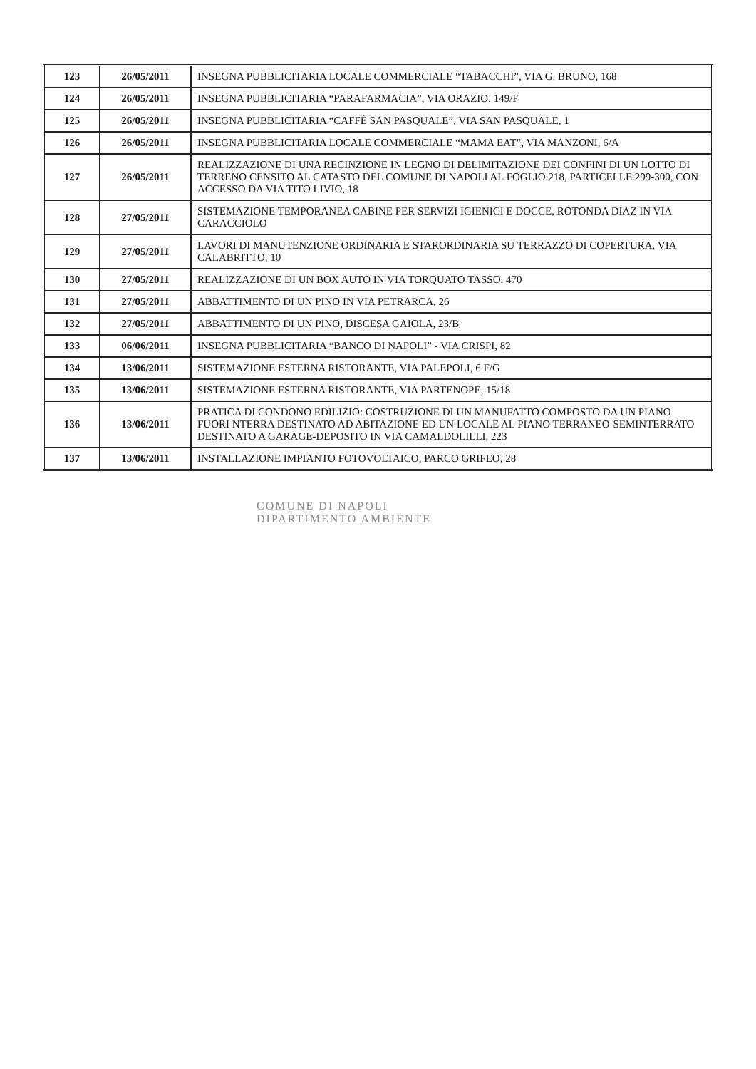| 123 | 26/05/2011 | INSEGNA PUBBLICITARIA LOCALE COMMERCIALE “TABACCHI”, VIA G. BRUNO, 168 |
| 124 | 26/05/2011 | INSEGNA PUBBLICITARIA “PARAFARMACIA”, VIA ORAZIO, 149/F |
| 125 | 26/05/2011 | INSEGNA PUBBLICITARIA “CAFFÈ SAN PASQUALE”, VIA SAN PASQUALE, 1 |
| 126 | 26/05/2011 | INSEGNA PUBBLICITARIA LOCALE COMMERCIALE “MAMA EAT”, VIA MANZONI, 6/A |
| 127 | 26/05/2011 | REALIZZAZIONE DI UNA RECINZIONE IN LEGNO DI DELIMITAZIONE DEI CONFINI DI UN LOTTO DI TERRENO CENSITO AL CATASTO DEL COMUNE DI NAPOLI AL FOGLIO 218, PARTICELLE 299-300, CON ACCESSO DA VIA TITO LIVIO, 18 |
| 128 | 27/05/2011 | SISTEMAZIONE TEMPORANEA CABINE PER SERVIZI IGIENICI E DOCCE, ROTONDA DIAZ IN VIA CARACCIOLO |
| 129 | 27/05/2011 | LAVORI DI MANUTENZIONE ORDINARIA E STARORDINARIA SU TERRAZZO DI COPERTURA, VIA CALABRITTO, 10 |
| 130 | 27/05/2011 | REALIZZAZIONE DI UN BOX AUTO IN VIA TORQUATO TASSO, 470 |
| 131 | 27/05/2011 | ABBATTIMENTO DI UN PINO IN VIA PETRARCA, 26 |
| 132 | 27/05/2011 | ABBATTIMENTO DI UN PINO, DISCESA GAIOLA, 23/B |
| 133 | 06/06/2011 | INSEGNA PUBBLICITARIA “BANCO DI NAPOLI” - VIA CRISPI, 82 |
| 134 | 13/06/2011 | SISTEMAZIONE ESTERNA RISTORANTE, VIA PALEPOLI, 6 F/G |
| 135 | 13/06/2011 | SISTEMAZIONE ESTERNA RISTORANTE, VIA PARTENOPE, 15/18 |
| 136 | 13/06/2011 | PRATICA DI CONDONO EDILIZIO: COSTRUZIONE DI UN MANUFATTO COMPOSTO DA UN PIANO FUORI NTERRA DESTINATO AD ABITAZIONE ED UN LOCALE AL PIANO TERRANEO-SEMINTERRATO DESTINATO A GARAGE-DEPOSITO IN VIA CAMALDOLILLI, 223 |
| 137 | 13/06/2011 | INSTALLAZIONE IMPIANTO FOTOVOLTAICO, PARCO GRIFEO, 28 |
COMUNE DI NAPOLI
DIPARTIMENTO AMBIENTE